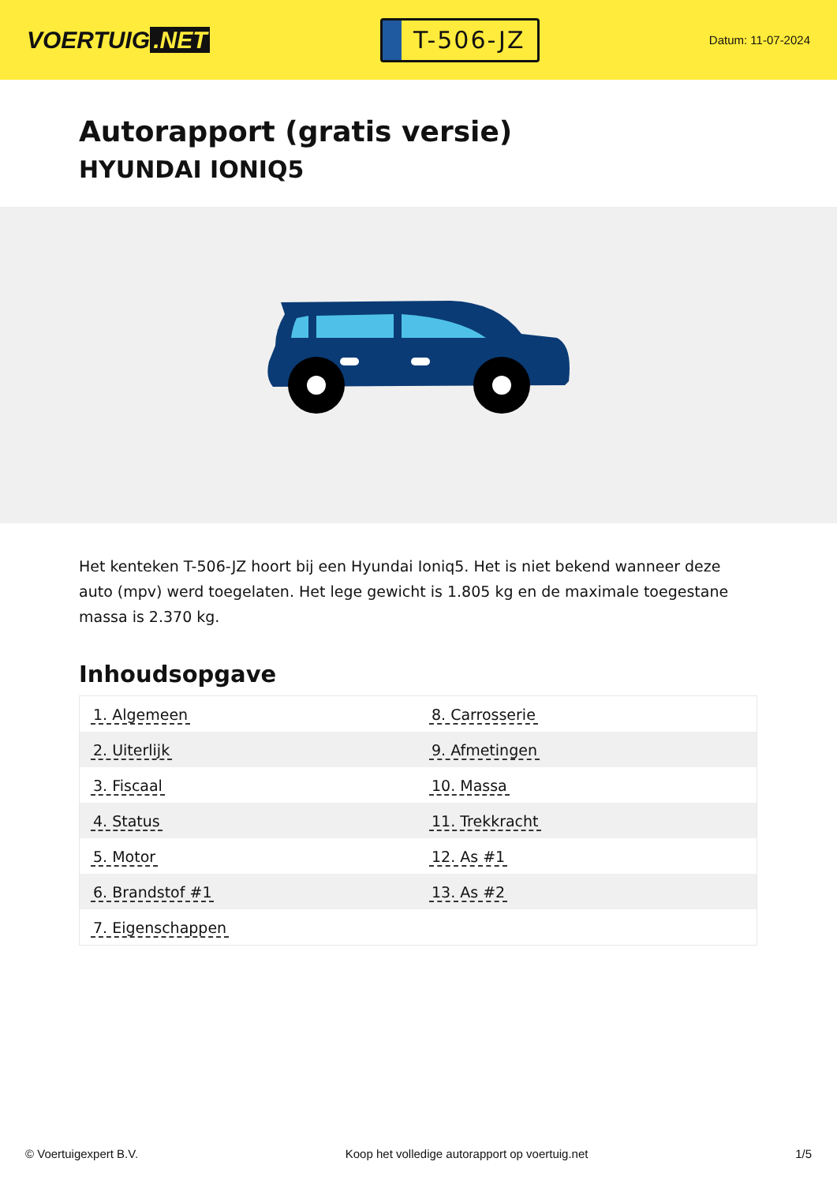VOERTUIG.NET
T-506-JZ
Datum: 11-07-2024
Autorapport (gratis versie)
HYUNDAI IONIQ5
Het kenteken T-506-JZ hoort bij een Hyundai Ioniq5. Het is niet bekend wanneer deze auto (mpv) werd toegelaten. Het lege gewicht is 1.805 kg en de maximale toegestane massa is 2.370 kg.
Inhoudsopgave
| 1. Algemeen | 8. Carrosserie |
| 2. Uiterlijk | 9. Afmetingen |
| 3. Fiscaal | 10. Massa |
| 4. Status | 11. Trekkracht |
| 5. Motor | 12. As #1 |
| 6. Brandstof #1 | 13. As #2 |
| 7. Eigenschappen | |
© Voertuigexpert B.V. Koop het volledige autorapport op voertuig.net 1/5